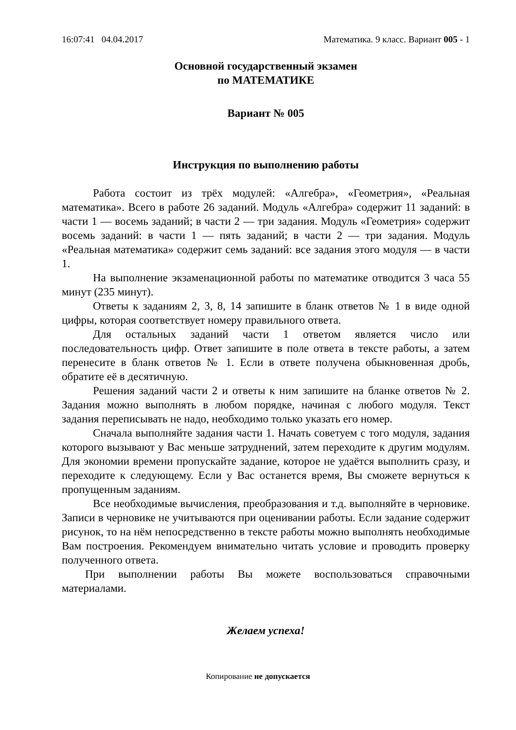16:07:41 04.04.2017 Математика. 9 класс. Вариант 005 - 1
Основной государственный экзамен
по МАТЕМАТИКЕ
Вариант № 005
Инструкция по выполнению работы
Работа состоит из трёх модулей: «Алгебра», «Геометрия», «Реальная математика». Всего в работе 26 заданий. Модуль «Алгебра» содержит 11 заданий: в части 1 — восемь заданий; в части 2 — три задания. Модуль «Геометрия» содержит восемь заданий: в части 1 — пять заданий; в части 2 — три задания. Модуль «Реальная математика» содержит семь заданий: все задания этого модуля — в части 1.
На выполнение экзаменационной работы по математике отводится 3 часа 55 минут (235 минут).
Ответы к заданиям 2, 3, 8, 14 запишите в бланк ответов № 1 в виде одной цифры, которая соответствует номеру правильного ответа.
Для остальных заданий части 1 ответом является число или последовательность цифр. Ответ запишите в поле ответа в тексте работы, а затем перенесите в бланк ответов № 1. Если в ответе получена обыкновенная дробь, обратите её в десятичную.
Решения заданий части 2 и ответы к ним запишите на бланке ответов № 2. Задания можно выполнять в любом порядке, начиная с любого модуля. Текст задания переписывать не надо, необходимо только указать его номер.
Сначала выполняйте задания части 1. Начать советуем с того модуля, задания которого вызывают у Вас меньше затруднений, затем переходите к другим модулям. Для экономии времени пропускайте задание, которое не удаётся выполнить сразу, и переходите к следующему. Если у Вас останется время, Вы сможете вернуться к пропущенным заданиям.
Все необходимые вычисления, преобразования и т.д. выполняйте в черновике. Записи в черновике не учитываются при оценивании работы. Если задание содержит рисунок, то на нём непосредственно в тексте работы можно выполнять необходимые Вам построения. Рекомендуем внимательно читать условие и проводить проверку полученного ответа.
При выполнении работы Вы можете воспользоваться справочными материалами.
Желаем успеха!
Копирование не допускается